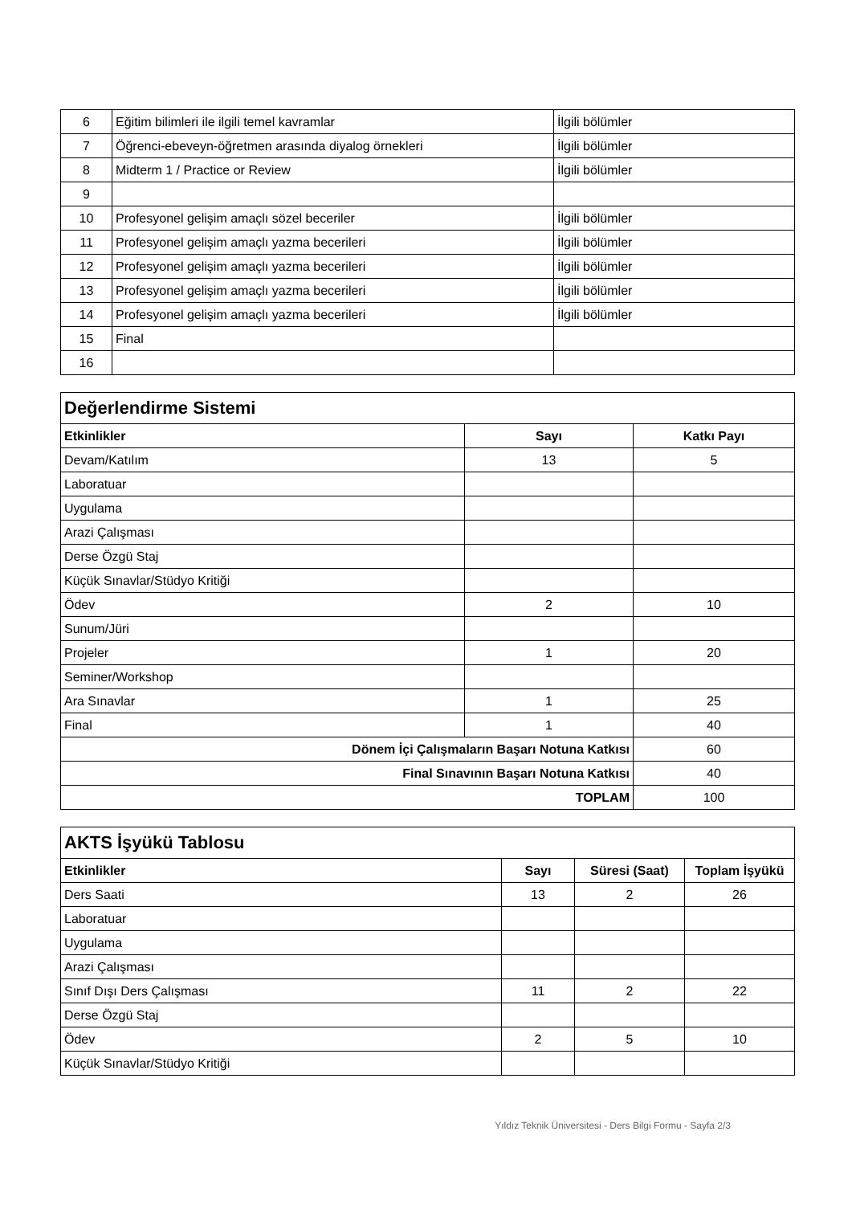| 6 | Eğitim bilimleri ile ilgili temel kavramlar | İlgili bölümler |
| 7 | Öğrenci-ebeveyn-öğretmen arasında diyalog örnekleri | İlgili bölümler |
| 8 | Midterm 1 / Practice or Review | İlgili bölümler |
| 9 | | |
| 10 | Profesyonel gelişim amaçlı sözel beceriler | İlgili bölümler |
| 11 | Profesyonel gelişim amaçlı yazma becerileri | İlgili bölümler |
| 12 | Profesyonel gelişim amaçlı yazma becerileri | İlgili bölümler |
| 13 | Profesyonel gelişim amaçlı yazma becerileri | İlgili bölümler |
| 14 | Profesyonel gelişim amaçlı yazma becerileri | İlgili bölümler |
| 15 | Final | |
| 16 | | |
| Değerlendirme Sistemi | | |
| Etkinlikler | Sayı | Katkı Payı |
| Devam/Katılım | 13 | 5 |
| Laboratuar | | |
| Uygulama | | |
| Arazi Çalışması | | |
| Derse Özgü Staj | | |
| Küçük Sınavlar/Stüdyo Kritiği | | |
| Ödev | 2 | 10 |
| Sunum/Jüri | | |
| Projeler | 1 | 20 |
| Seminer/Workshop | | |
| Ara Sınavlar | 1 | 25 |
| Final | 1 | 40 |
| Dönem İçi Çalışmaların Başarı Notuna Katkısı | | 60 |
| Final Sınavının Başarı Notuna Katkısı | | 40 |
| TOPLAM | | 100 |
| AKTS İşyükü Tablosu | | | |
| Etkinlikler | Sayı | Süresi (Saat) | Toplam İşyükü |
| Ders Saati | 13 | 2 | 26 |
| Laboratuar | | | |
| Uygulama | | | |
| Arazi Çalışması | | | |
| Sınıf Dışı Ders Çalışması | 11 | 2 | 22 |
| Derse Özgü Staj | | | |
| Ödev | 2 | 5 | 10 |
| Küçük Sınavlar/Stüdyo Kritiği | | | |
Yıldız Teknik Üniversitesi - Ders Bilgi Formu - Sayfa 2/3